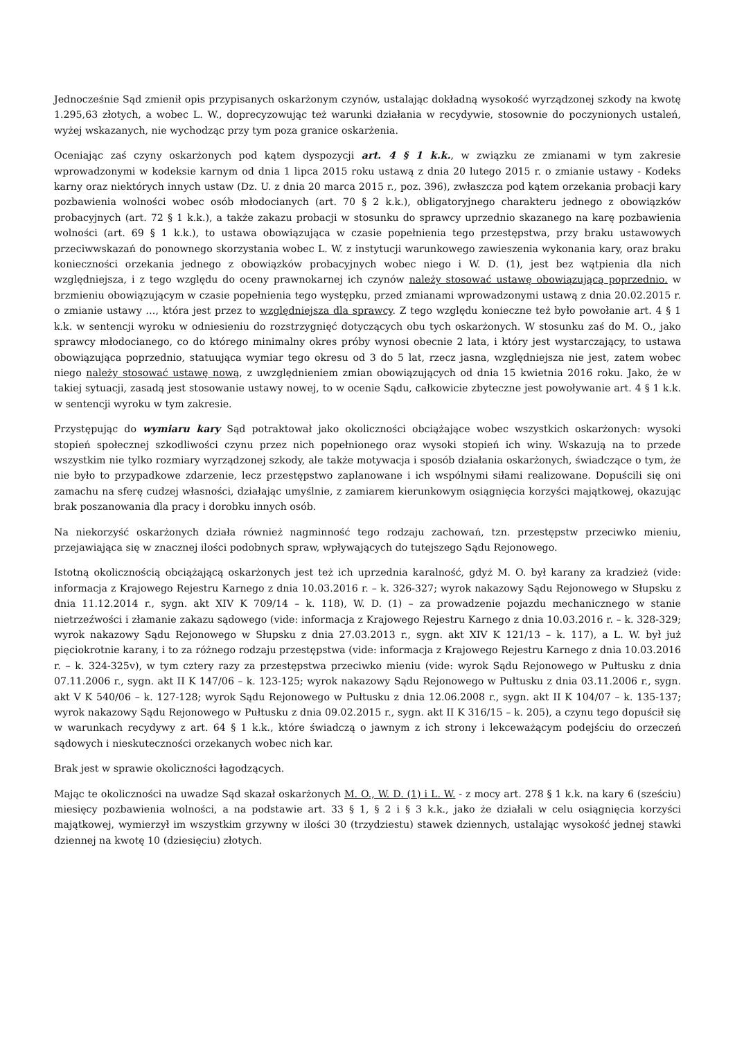Jednocześnie Sąd zmienił opis przypisanych oskarżonym czynów, ustalając dokładną wysokość wyrządzonej szkody na kwotę 1.295,63 złotych, a wobec L. W., doprecyzowując też warunki działania w recydywie, stosownie do poczynionych ustaleń, wyżej wskazanych, nie wychodząc przy tym poza granice oskarżenia.
Oceniając zaś czyny oskarżonych pod kątem dyspozycji art. 4 § 1 k.k., w związku ze zmianami w tym zakresie wprowadzonymi w kodeksie karnym od dnia 1 lipca 2015 roku ustawą z dnia 20 lutego 2015 r. o zmianie ustawy - Kodeks karny oraz niektórych innych ustaw (Dz. U. z dnia 20 marca 2015 r., poz. 396), zwłaszcza pod kątem orzekania probacji kary pozbawienia wolności wobec osób młodocianych (art. 70 § 2 k.k.), obligatoryjnego charakteru jednego z obowiązków probacyjnych (art. 72 § 1 k.k.), a także zakazu probacji w stosunku do sprawcy uprzednio skazanego na karę pozbawienia wolności (art. 69 § 1 k.k.), to ustawa obowiązująca w czasie popełnienia tego przestępstwa, przy braku ustawowych przeciwwskazań do ponownego skorzystania wobec L. W. z instytucji warunkowego zawieszenia wykonania kary, oraz braku konieczności orzekania jednego z obowiązków probacyjnych wobec niego i W. D. (1), jest bez wątpienia dla nich względniejsza, i z tego względu do oceny prawnokarnej ich czynów należy stosować ustawę obowiązującą poprzednio, w brzmieniu obowiązującym w czasie popełnienia tego występku, przed zmianami wprowadzonymi ustawą z dnia 20.02.2015 r. o zmianie ustawy …, która jest przez to względniejsza dla sprawcy. Z tego względu konieczne też było powołanie art. 4 § 1 k.k. w sentencji wyroku w odniesieniu do rozstrzygnięć dotyczących obu tych oskarżonych. W stosunku zaś do M. O., jako sprawcy młodocianego, co do którego minimalny okres próby wynosi obecnie 2 lata, i który jest wystarczający, to ustawa obowiązująca poprzednio, statuująca wymiar tego okresu od 3 do 5 lat, rzecz jasna, względniejsza nie jest, zatem wobec niego należy stosować ustawę nową, z uwzględnieniem zmian obowiązujących od dnia 15 kwietnia 2016 roku. Jako, że w takiej sytuacji, zasadą jest stosowanie ustawy nowej, to w ocenie Sądu, całkowicie zbyteczne jest powoływanie art. 4 § 1 k.k. w sentencji wyroku w tym zakresie.
Przystępując do wymiaru kary Sąd potraktował jako okoliczności obciążające wobec wszystkich oskarżonych: wysoki stopień społecznej szkodliwości czynu przez nich popełnionego oraz wysoki stopień ich winy. Wskazują na to przede wszystkim nie tylko rozmiary wyrządzonej szkody, ale także motywacja i sposób działania oskarżonych, świadczące o tym, że nie było to przypadkowe zdarzenie, lecz przestępstwo zaplanowane i ich wspólnymi siłami realizowane. Dopuścili się oni zamachu na sferę cudzej własności, działając umyślnie, z zamiarem kierunkowym osiągnięcia korzyści majątkowej, okazując brak poszanowania dla pracy i dorobku innych osób.
Na niekorzyść oskarżonych działa również nagminność tego rodzaju zachowań, tzn. przestępstw przeciwko mieniu, przejawiająca się w znacznej ilości podobnych spraw, wpływających do tutejszego Sądu Rejonowego.
Istotną okolicznością obciążającą oskarżonych jest też ich uprzednia karalność, gdyż M. O. był karany za kradzież (vide: informacja z Krajowego Rejestru Karnego z dnia 10.03.2016 r. – k. 326-327; wyrok nakazowy Sądu Rejonowego w Słupsku z dnia 11.12.2014 r., sygn. akt XIV K 709/14 – k. 118), W. D. (1) – za prowadzenie pojazdu mechanicznego w stanie nietrzeźwości i złamanie zakazu sądowego (vide: informacja z Krajowego Rejestru Karnego z dnia 10.03.2016 r. – k. 328-329; wyrok nakazowy Sądu Rejonowego w Słupsku z dnia 27.03.2013 r., sygn. akt XIV K 121/13 – k. 117), a L. W. był już pięciokrotnie karany, i to za różnego rodzaju przestępstwa (vide: informacja z Krajowego Rejestru Karnego z dnia 10.03.2016 r. – k. 324-325v), w tym cztery razy za przestępstwa przeciwko mieniu (vide: wyrok Sądu Rejonowego w Pułtusku z dnia 07.11.2006 r., sygn. akt II K 147/06 – k. 123-125; wyrok nakazowy Sądu Rejonowego w Pułtusku z dnia 03.11.2006 r., sygn. akt V K 540/06 – k. 127-128; wyrok Sądu Rejonowego w Pułtusku z dnia 12.06.2008 r., sygn. akt II K 104/07 – k. 135-137; wyrok nakazowy Sądu Rejonowego w Pułtusku z dnia 09.02.2015 r., sygn. akt II K 316/15 – k. 205), a czynu tego dopuścił się w warunkach recydywy z art. 64 § 1 k.k., które świadczą o jawnym z ich strony i lekceważącym podejściu do orzeczeń sądowych i nieskuteczności orzekanych wobec nich kar.
Brak jest w sprawie okoliczności łagodzących.
Mając te okoliczności na uwadze Sąd skazał oskarżonych M. O., W. D. (1) i L. W. - z mocy art. 278 § 1 k.k. na kary 6 (sześciu) miesięcy pozbawienia wolności, a na podstawie art. 33 § 1, § 2 i § 3 k.k., jako że działali w celu osiągnięcia korzyści majątkowej, wymierzył im wszystkim grzywny w ilości 30 (trzydziestu) stawek dziennych, ustalając wysokość jednej stawki dziennej na kwotę 10 (dziesięciu) złotych.